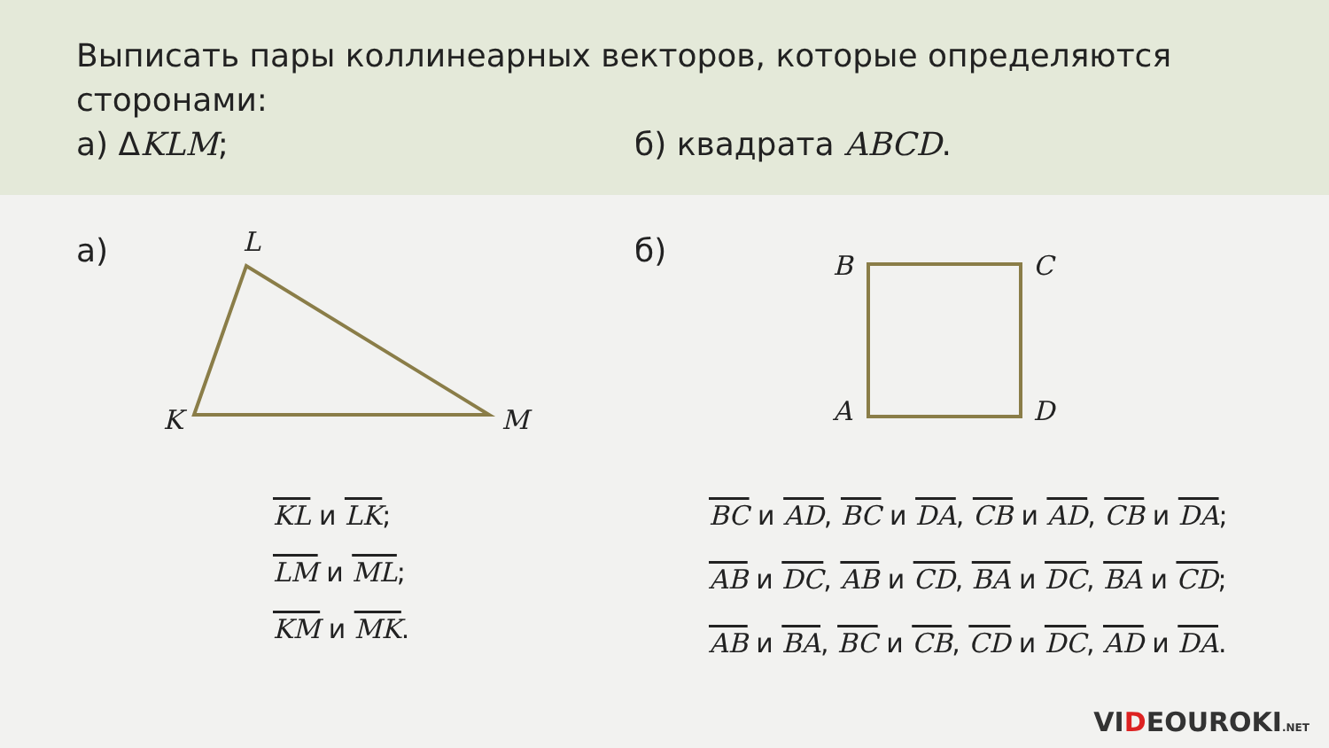Выписать пары коллинеарных векторов, которые определяются сторонами:
а) ΔKLM; б) квадрата ABCD.
а) б)
L
K M
B C
A D
KL и LK;
LM и ML;
KM и MK.
BC и AD, BC и DA, CB и AD, CB и DA;
AB и DC, AB и CD, BA и DC, BA и CD;
AB и BA, BC и CB, CD и DC, AD и DA.
VIDEOUROKI.NET